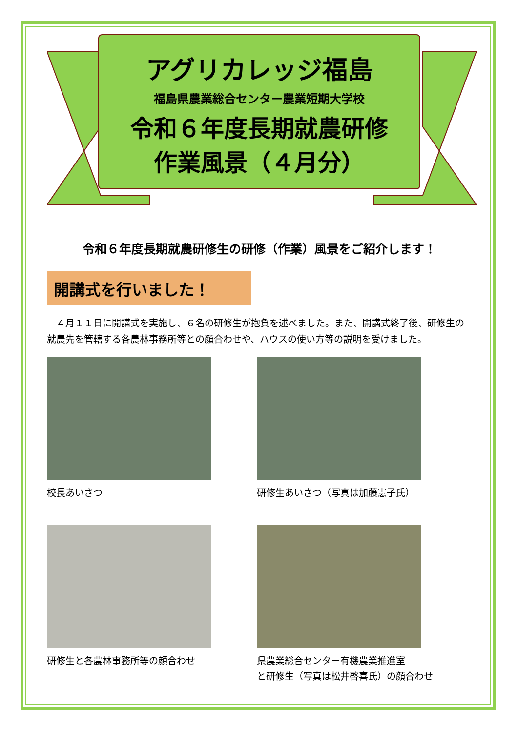アグリカレッジ福島
福島県農業総合センター農業短期大学校
令和６年度長期就農研修
作業風景（４月分）
令和６年度長期就農研修生の研修（作業）風景をご紹介します！
開講式を行いました！
　４月１１日に開講式を実施し、６名の研修生が抱負を述べました。また、開講式終了後、研修生の就農先を管轄する各農林事務所等との顔合わせや、ハウスの使い方等の説明を受けました。
校長あいさつ
研修生あいさつ（写真は加藤憲子氏）
研修生と各農林事務所等の顔合わせ
県農業総合センター有機農業推進室
と研修生（写真は松井啓喜氏）の顔合わせ